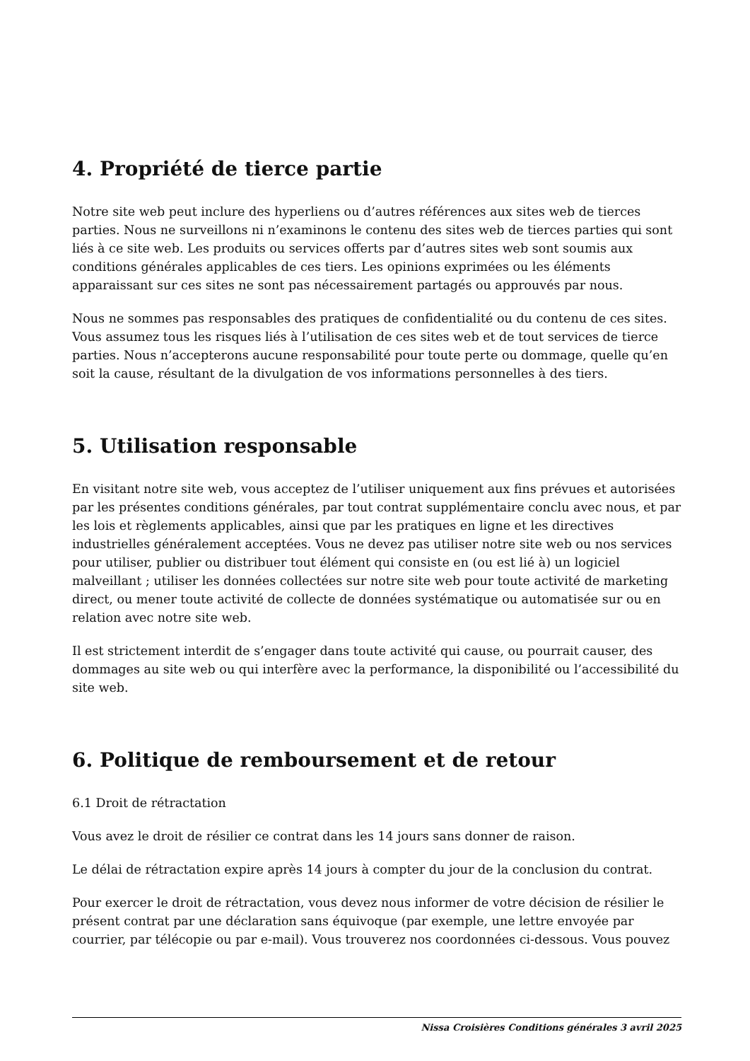4. Propriété de tierce partie
Notre site web peut inclure des hyperliens ou d’autres références aux sites web de tierces parties. Nous ne surveillons ni n’examinons le contenu des sites web de tierces parties qui sont liés à ce site web. Les produits ou services offerts par d’autres sites web sont soumis aux conditions générales applicables de ces tiers. Les opinions exprimées ou les éléments apparaissant sur ces sites ne sont pas nécessairement partagés ou approuvés par nous.
Nous ne sommes pas responsables des pratiques de confidentialité ou du contenu de ces sites. Vous assumez tous les risques liés à l’utilisation de ces sites web et de tout services de tierce parties. Nous n’accepterons aucune responsabilité pour toute perte ou dommage, quelle qu’en soit la cause, résultant de la divulgation de vos informations personnelles à des tiers.
5. Utilisation responsable
En visitant notre site web, vous acceptez de l’utiliser uniquement aux fins prévues et autorisées par les présentes conditions générales, par tout contrat supplémentaire conclu avec nous, et par les lois et règlements applicables, ainsi que par les pratiques en ligne et les directives industrielles généralement acceptées. Vous ne devez pas utiliser notre site web ou nos services pour utiliser, publier ou distribuer tout élément qui consiste en (ou est lié à) un logiciel malveillant ; utiliser les données collectées sur notre site web pour toute activité de marketing direct, ou mener toute activité de collecte de données systématique ou automatisée sur ou en relation avec notre site web.
Il est strictement interdit de s’engager dans toute activité qui cause, ou pourrait causer, des dommages au site web ou qui interfère avec la performance, la disponibilité ou l’accessibilité du site web.
6. Politique de remboursement et de retour
6.1 Droit de rétractation
Vous avez le droit de résilier ce contrat dans les 14 jours sans donner de raison.
Le délai de rétractation expire après 14 jours à compter du jour de la conclusion du contrat.
Pour exercer le droit de rétractation, vous devez nous informer de votre décision de résilier le présent contrat par une déclaration sans équivoque (par exemple, une lettre envoyée par courrier, par télécopie ou par e-mail). Vous trouverez nos coordonnées ci-dessous. Vous pouvez
Nissa Croisières Conditions générales 3 avril 2025